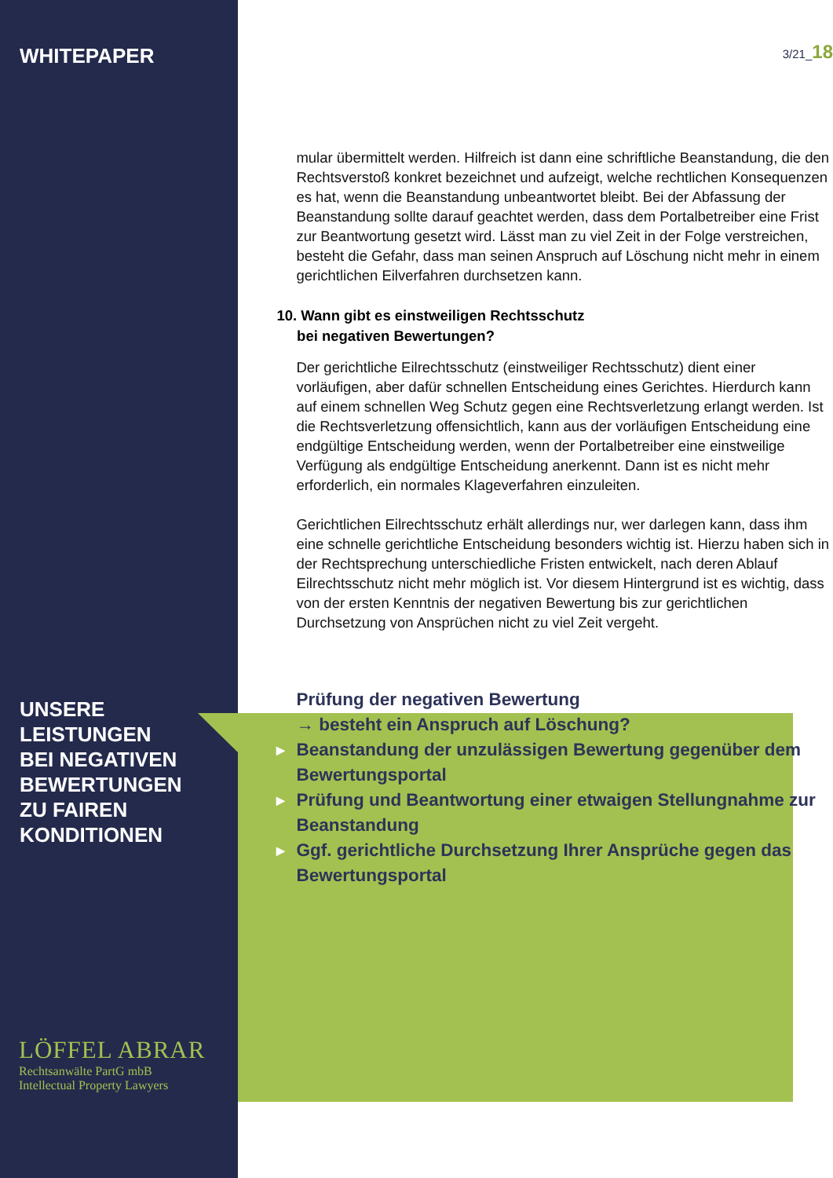WHITEPAPER
UNSERE
LEISTUNGEN
BEI NEGATIVEN
BEWERTUNGEN
ZU FAIREN
KONDITIONEN
LÖFFEL ABRAR
Rechtsanwälte PartG mbB
Intellectual Property Lawyers
3/21_18
mular übermittelt werden. Hilfreich ist dann eine schriftliche Beanstandung, die den Rechtsverstoß konkret bezeichnet und aufzeigt, welche rechtlichen Konsequenzen es hat, wenn die Beanstandung unbeantwortet bleibt. Bei der Abfassung der Beanstandung sollte darauf geachtet werden, dass dem Portalbetreiber eine Frist zur Beantwortung gesetzt wird. Lässt man zu viel Zeit in der Folge verstreichen, besteht die Gefahr, dass man seinen Anspruch auf Löschung nicht mehr in einem gerichtlichen Eilverfahren durchsetzen kann.
10. Wann gibt es einstweiligen Rechtsschutz
bei negativen Bewertungen?
Der gerichtliche Eilrechtsschutz (einstweiliger Rechtsschutz) dient einer vorläufigen, aber dafür schnellen Entscheidung eines Gerichtes. Hierdurch kann auf einem schnellen Weg Schutz gegen eine Rechtsverletzung erlangt werden. Ist die Rechtsverletzung offensichtlich, kann aus der vorläufigen Entscheidung eine endgültige Entscheidung werden, wenn der Portalbetreiber eine einstweilige Verfügung als endgültige Entscheidung anerkennt. Dann ist es nicht mehr erforderlich, ein normales Klageverfahren einzuleiten.
Gerichtlichen Eilrechtsschutz erhält allerdings nur, wer darlegen kann, dass ihm eine schnelle gerichtliche Entscheidung besonders wichtig ist. Hierzu haben sich in der Rechtsprechung unterschiedliche Fristen entwickelt, nach deren Ablauf Eilrechtsschutz nicht mehr möglich ist. Vor diesem Hintergrund ist es wichtig, dass von der ersten Kenntnis der negativen Bewertung bis zur gerichtlichen Durchsetzung von Ansprüchen nicht zu viel Zeit vergeht.
▶ Prüfung der negativen Bewertung
→ besteht ein Anspruch auf Löschung?
▶ Beanstandung der unzulässigen Bewertung gegenüber dem Bewertungsportal
▶ Prüfung und Beantwortung einer etwaigen Stellungnahme zur Beanstandung
▶ Ggf. gerichtliche Durchsetzung Ihrer Ansprüche gegen das Bewertungsportal